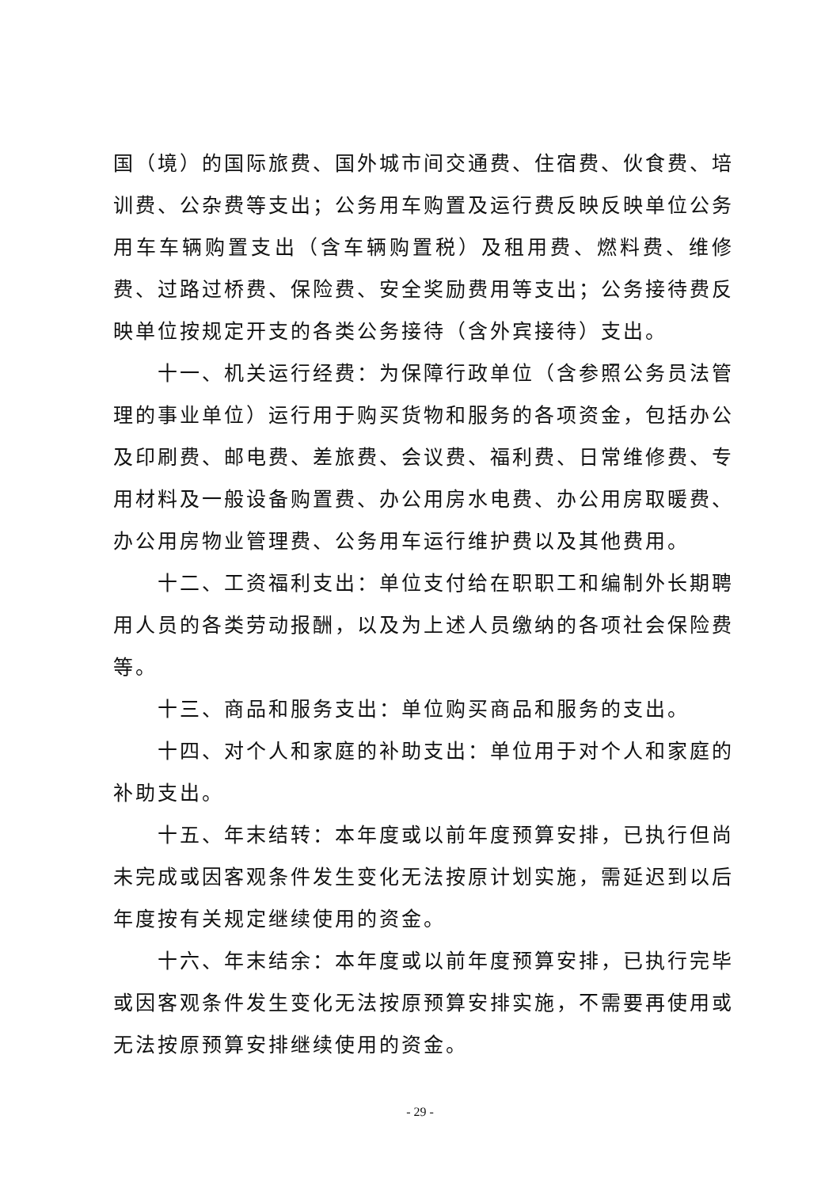国（境）的国际旅费、国外城市间交通费、住宿费、伙食费、培训费、公杂费等支出；公务用车购置及运行费反映反映单位公务用车车辆购置支出（含车辆购置税）及租用费、燃料费、维修费、过路过桥费、保险费、安全奖励费用等支出；公务接待费反映单位按规定开支的各类公务接待（含外宾接待）支出。
十一、机关运行经费：为保障行政单位（含参照公务员法管理的事业单位）运行用于购买货物和服务的各项资金，包括办公及印刷费、邮电费、差旅费、会议费、福利费、日常维修费、专用材料及一般设备购置费、办公用房水电费、办公用房取暖费、办公用房物业管理费、公务用车运行维护费以及其他费用。
十二、工资福利支出：单位支付给在职职工和编制外长期聘用人员的各类劳动报酬，以及为上述人员缴纳的各项社会保险费等。
十三、商品和服务支出：单位购买商品和服务的支出。
十四、对个人和家庭的补助支出：单位用于对个人和家庭的补助支出。
十五、年末结转：本年度或以前年度预算安排，已执行但尚未完成或因客观条件发生变化无法按原计划实施，需延迟到以后年度按有关规定继续使用的资金。
十六、年末结余：本年度或以前年度预算安排，已执行完毕或因客观条件发生变化无法按原预算安排实施，不需要再使用或无法按原预算安排继续使用的资金。
- 29 -